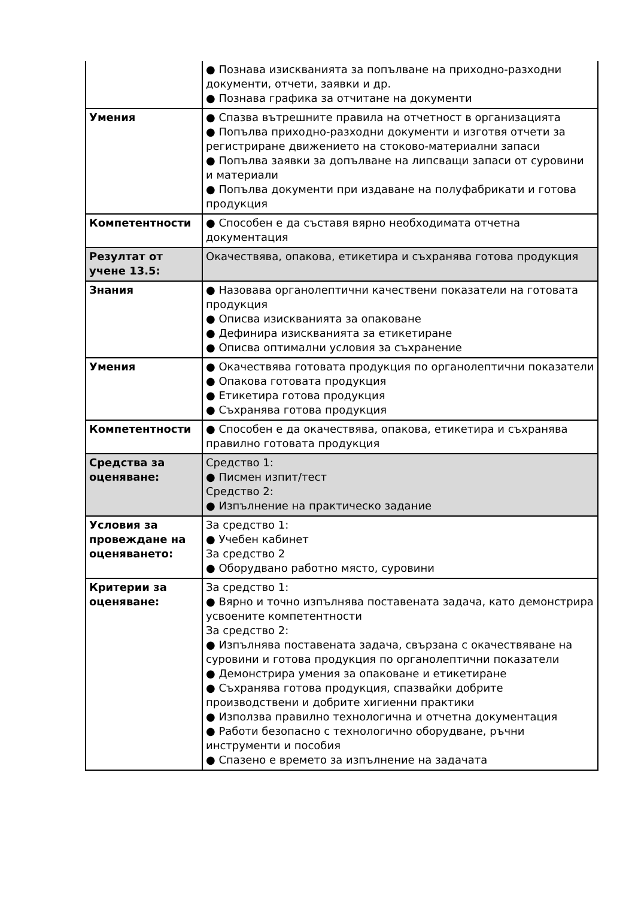| | ● Познава изискванията за попълване на приходно-разходни документи, отчети, заявки и др. ● Познава графика за отчитане на документи |
| Умения | ● Спазва вътрешните правила на отчетност в организацията ● Попълва приходно-разходни документи и изготвя отчети за регистриране движението на стоково-материални запаси ● Попълва заявки за допълване на липсващи запаси от суровини и материали ● Попълва документи при издаване на полуфабрикати и готова продукция |
| Компетентности | ● Способен е да съставя вярно необходимата отчетна документация |
| Резултат от учене 13.5: | Окачествява, опакова, етикетира и съхранява готова продукция |
| Знания | ● Назовава органолептични качествени показатели на готовата продукция ● Описва изискванията за опаковане ● Дефинира изискванията за етикетиране ● Описва оптимални условия за съхранение |
| Умения | ● Окачествява готовата продукция по органолептични показатели ● Опакова готовата продукция ● Етикетира готова продукция ● Съхранява готова продукция |
| Компетентности | ● Способен е да окачествява, опакова, етикетира и съхранява правилно готовата продукция |
| Средства за оценяване: | Средство 1: ● Писмен изпит/тест Средство 2: ● Изпълнение на практическо задание |
| Условия за провеждане на оценяването: | За средство 1: ● Учебен кабинет За средство 2 ● Оборудвано работно място, суровини |
| Критерии за оценяване: | За средство 1: ● Вярно и точно изпълнява поставената задача, като демонстрира усвоените компетентности За средство 2: ● Изпълнява поставената задача, свързана с окачествяване на суровини и готова продукция по органолептични показатели ● Демонстрира умения за опаковане и етикетиране ● Съхранява готова продукция, спазвайки добрите производствени и добрите хигиенни практики ● Използва правилно технологична и отчетна документация ● Работи безопасно с технологично оборудване, ръчни инструменти и пособия ● Спазено е времето за изпълнение на задачата |